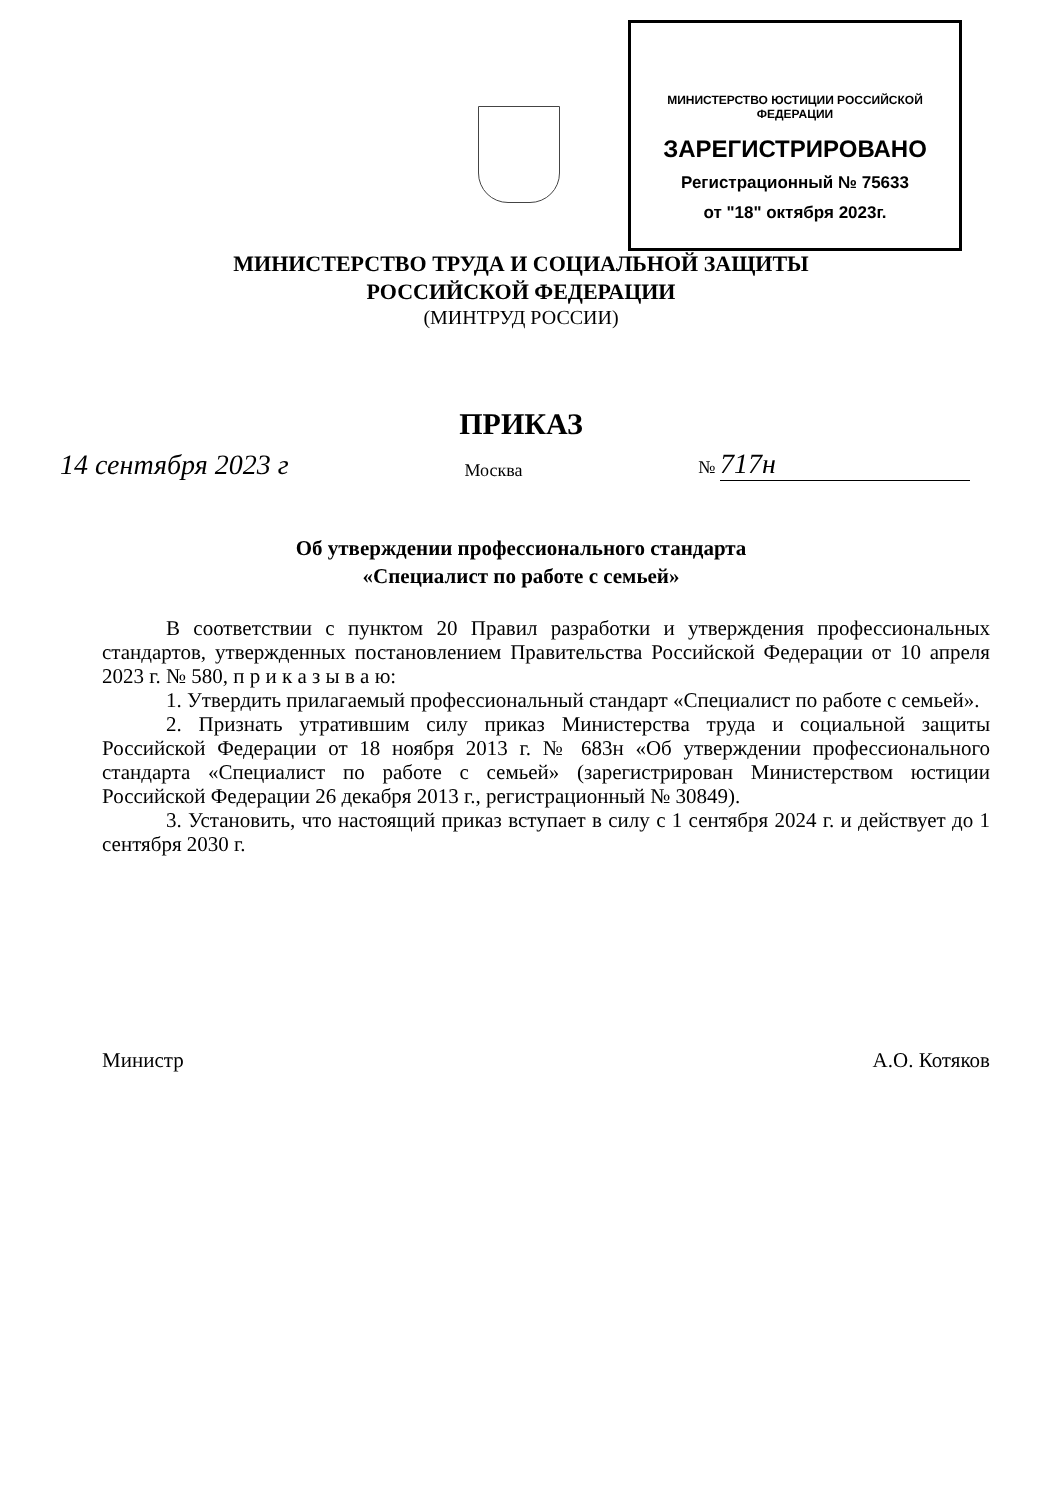МИНИСТЕРСТВО ЮСТИЦИИ РОССИЙСКОЙ ФЕДЕРАЦИИ
ЗАРЕГИСТРИРОВАНО
Регистрационный № 75633
от "18" октября 2023г.
МИНИСТЕРСТВО ТРУДА И СОЦИАЛЬНОЙ ЗАЩИТЫ
РОССИЙСКОЙ ФЕДЕРАЦИИ
(МИНТРУД РОССИИ)
ПРИКАЗ
14 сентября 2023 г Москва № 717н
Об утверждении профессионального стандарта
«Специалист по работе с семьей»
В соответствии с пунктом 20 Правил разработки и утверждения профессиональных стандартов, утвержденных постановлением Правительства Российской Федерации от 10 апреля 2023 г. № 580, п р и к а з ы в а ю:
1. Утвердить прилагаемый профессиональный стандарт «Специалист по работе с семьей».
2. Признать утратившим силу приказ Министерства труда и социальной защиты Российской Федерации от 18 ноября 2013 г. № 683н «Об утверждении профессионального стандарта «Специалист по работе с семьей» (зарегистрирован Министерством юстиции Российской Федерации 26 декабря 2013 г., регистрационный № 30849).
3. Установить, что настоящий приказ вступает в силу с 1 сентября 2024 г. и действует до 1 сентября 2030 г.
Министр А.О. Котяков